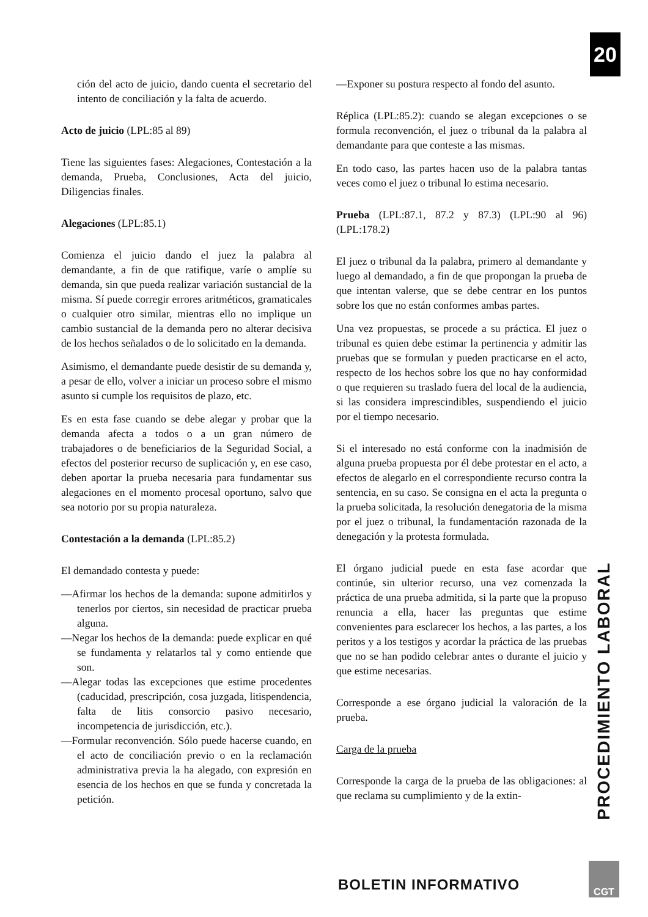20
ción del acto de juicio, dando cuenta el secretario del intento de conciliación y la falta de acuerdo.
Acto de juicio (LPL:85 al 89)
Tiene las siguientes fases: Alegaciones, Contestación a la demanda, Prueba, Conclusiones, Acta del juicio, Diligencias finales.
Alegaciones (LPL:85.1)
Comienza el juicio dando el juez la palabra al demandante, a fin de que ratifique, varíe o amplíe su demanda, sin que pueda realizar variación sustancial de la misma. Sí puede corregir errores aritméticos, gramaticales o cualquier otro similar, mientras ello no implique un cambio sustancial de la demanda pero no alterar decisiva de los hechos señalados o de lo solicitado en la demanda.
Asimismo, el demandante puede desistir de su demanda y, a pesar de ello, volver a iniciar un proceso sobre el mismo asunto si cumple los requisitos de plazo, etc.
Es en esta fase cuando se debe alegar y probar que la demanda afecta a todos o a un gran número de trabajadores o de beneficiarios de la Seguridad Social, a efectos del posterior recurso de suplicación y, en ese caso, deben aportar la prueba necesaria para fundamentar sus alegaciones en el momento procesal oportuno, salvo que sea notorio por su propia naturaleza.
Contestación a la demanda (LPL:85.2)
El demandado contesta y puede:
—Afirmar los hechos de la demanda: supone admitirlos y tenerlos por ciertos, sin necesidad de practicar prueba alguna.
—Negar los hechos de la demanda: puede explicar en qué se fundamenta y relatarlos tal y como entiende que son.
—Alegar todas las excepciones que estime procedentes (caducidad, prescripción, cosa juzgada, litispendencia, falta de litis consorcio pasivo necesario, incompetencia de jurisdicción, etc.).
—Formular reconvención. Sólo puede hacerse cuando, en el acto de conciliación previo o en la reclamación administrativa previa la ha alegado, con expresión en esencia de los hechos en que se funda y concretada la petición.
—Exponer su postura respecto al fondo del asunto.
Réplica (LPL:85.2): cuando se alegan excepciones o se formula reconvención, el juez o tribunal da la palabra al demandante para que conteste a las mismas.
En todo caso, las partes hacen uso de la palabra tantas veces como el juez o tribunal lo estima necesario.
Prueba (LPL:87.1, 87.2 y 87.3) (LPL:90 al 96) (LPL:178.2)
El juez o tribunal da la palabra, primero al demandante y luego al demandado, a fin de que propongan la prueba de que intentan valerse, que se debe centrar en los puntos sobre los que no están conformes ambas partes.
Una vez propuestas, se procede a su práctica. El juez o tribunal es quien debe estimar la pertinencia y admitir las pruebas que se formulan y pueden practicarse en el acto, respecto de los hechos sobre los que no hay conformidad o que requieren su traslado fuera del local de la audiencia, si las considera imprescindibles, suspendiendo el juicio por el tiempo necesario.
Si el interesado no está conforme con la inadmisión de alguna prueba propuesta por él debe protestar en el acto, a efectos de alegarlo en el correspondiente recurso contra la sentencia, en su caso. Se consigna en el acta la pregunta o la prueba solicitada, la resolución denegatoria de la misma por el juez o tribunal, la fundamentación razonada de la denegación y la protesta formulada.
El órgano judicial puede en esta fase acordar que continúe, sin ulterior recurso, una vez comenzada la práctica de una prueba admitida, si la parte que la propuso renuncia a ella, hacer las preguntas que estime convenientes para esclarecer los hechos, a las partes, a los peritos y a los testigos y acordar la práctica de las pruebas que no se han podido celebrar antes o durante el juicio y que estime necesarias.
Corresponde a ese órgano judicial la valoración de la prueba.
Carga de la prueba
Corresponde la carga de la prueba de las obligaciones: al que reclama su cumplimiento y de la extin-
PROCEDIMIENTO LABORAL
BOLETIN INFORMATIVO
CGT